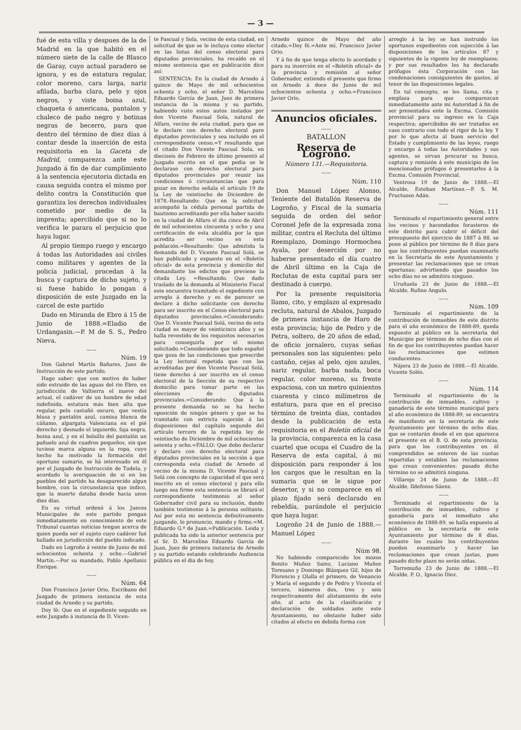— 3 —
fué de esta villa y despues de la de Madrid en la que habitó en el número siete de la calle de Blasco de Garay, cuyo actual paradero se ignora, y es de estatura regular, color moreno, cara larga, nariz afilada, barba clara, pelo y ojos negros, y viste boina azul, chaqueta ó americana, pantalon y chaleco de paño negro y botinas negras de becerro, para que dentro del término de diez días á contar desde la inserción de esta requisitoria en la Gaceta de Madrid, comparezca ante este Juzgado á fin de dar cumplimiento á la sentencia ejecutoria dictada en causa seguida contra el mismo por delito contra la Constitución que garantiza los derechos individuales cometido por medio de la imprenta; apercibido que si no lo verifica le parara el perjuicio que haya lugar.
Al propio tiempo ruego y encargo á todas las Autoridades así civiles como militares y agentes de la policía judicial, procedan á la busca y captura de dicho sujeto, y si fuese habido lo pongan á disposición de este Juzgado en la carcel de este partido
Dado en Miranda de Ebro á 15 de Junio de 1888.=Eladio de Urdangasin.—P. M de S. S., Pedro Nieva.
——
Núm. 19
Don Gabriel Martín Bañares, Juez de Instrucción de este partido,
Hago saber: que con motivo de haber sido extraido de las aguas del rio Ebro, en jurisdicción de Valtierra el nueve del actual, el cadáver de un hombre de edad indefinida, estatura más bien alta que regular, pelo castañó oscuro, que vestía blusa y pantalón azul, camisa blanca de cáñamo, alpargata Valenciana en el pié derecho y desnudo el izquierdo, faja negra, boina azul, y en el bolsillo del pantalón un pañuelo azul de cuadros pequeños, sin que tuviese marca alguna en la ropa, cuyo hecho ha motivado la formación del oportuno sumario, se há interesado en él por el Juzgado de Instrucción de Tudela, y acordado la averiguación de si en los pueblos del partido ha desaparecido algun hombre, con la circunstancia que indico, que la muerte databa desde hacia unos diez días.
En su virtud ordenó á los Jueces Municipales de este partido pongan inmediatamente en conocimiento de este Tribunal cuantas noticias tengan acerca de quien pueda ser el sujeto cuyo cadáver fué hallado en jurisdicción del pueblo indicado.
Dado en Logroño á veinte de Junio de mil ochocientos ochenta y ocho.—Gabriel Martín.—Por su mandado, Pablo Apellaniz Enrique.
——
Núm. 64
Don Francisco Javier Orio, Escribano del Juzgado de primera instancia de esta ciudad de Arnedo y su partido,
Doy fé: Que en el expediente seguido en este Juzgado á instancia de D. Vicen-
te Pascual y Sola, vecino de esta ciudad, en solicitud de que se le incluya como elector en las listas del censo electoral para diputados provinciales, ha recaído en el mismo sentencia que en publicación dice así:
SENTENCIA: En la ciudad de Arnedo á quince de Mayo de mil ochocientos ochenta y ocho, el señor D. Marcelino Eduardo García de Juan, Juez de primera instancia de la misma y su partido, habiendo visto estos autos instados por don Vicente Pascual Sola, natural de Alfaro, vecino de esta ciudad, para que se le declare con derecho electoral pare diputados provinciales y sea incluído en el correspondiente censo.=Y resultando que el citado Don Vicente Pascual Sola, en dieciseis de Febrero de último presentó al Juzgado escrito en el que pedia se le declarase con derecho electoral para diputados provinciales por reunir las condiciones ó circunstancias que para gozar en derecho señala el artículo 19 de la Ley de veintiocho de Diciembre de 1878.-Resultando: Que en la solicitud acompañó la cédula personal partida de bautismo acreditando por ella haber nacido en la ciudad de Alfaro el dia cinco de Abril de mil ochocientos cincuenta y ocho y una certificación de esta alcaldía por la que acredita ser vecino en esta población.=Resultando: Que admitida la demanda del D. Vicente Pascual Solá, se han publicado y expuesto en el «Boletín oficial» de esta provincia y domicilio del demandante los edictos que previene la citada Ley. =Resultando. Que dado traslado de la demanda al Ministerio Fiscal este encuentra tramitado el expediente con arreglo á derecho y es de parecer se declare á dicho solicitante con derecho para ser inscrito en el Censo electoral para diputados provinciales.=Considerando: Que D. Vicente Pascual Solá, vecino de esta ciudad es mayor de veinticinco años y se halla revestido de los requisitos necesarios para conseguirla por el mismo solicitado.=Considerando que todo español que goza de las condiciones que prescribe la Ley lectoral repetida que con las acreditadas por don Vicente Pascual Solá, tiene derecho á ser inscrito en el censo electoral de la Sección de su respectivo domicilio para tomar parte en las elecciones de diputados provinciales.=Considerando: Que á la presente demanda no se ha hecho oposición de ningún género y que se ha tramitado con extricta sujeción á las disposiciones del capítulo segundo del artículo tercero de la repetida ley de veintiocho de Diciembre de mil ochocientos setenta y ocho.=FALLO: Que debo declarar y declaro con derecho electoral para diputados provinciales en la sección á que corresponda esta ciudad de Arnedo al vecino de la misma D. Vicente Pascual y Solá con concepto de capacidad el que será inscrito en el censo electoral y para ello luego sea firme esta sentencia se librará el correspondiente testimonio al señor Gobernador civil para su inclusión, dando también testimonio á la persona solitante. Así por esta mi sentencia definitivamente juzgando, lo pronuncio, mando y firmo.=M. Eduardo G.ª de Juan.=Publicación. Leida y publicada ha sido la anterior sentencia por el Sr. D. Marcelino Eduardo García de Juan, Juez de primera instancia de Arnedo y su partido estando celebrando Audiencia pública en el dia de hoy.
Arnedo quince de Mayo del año citado.=Doy fé.=Ante mí, Francisco Javier Orio.
Y á fin de que tenga efecto lo acordado y para su inserción en el «Boletín oficial» de la provincia y remisión al señor Gobernador, extiendo el presente que firmo en Arnedo á doce de Junio de mil ochocientos ochenta y ocho.=Francisco Javier Orío.
Anuncios oficiales.
——
BATALLON
Reserva de Logroño.
Número 131.—Requisitoria.
——
Núm. 110
Don Manuel López Alonso, Teniente del Batallón Reserva de Logroño, y Fiscal de la sumaria seguida de orden del señor Coronel Jefe de la expresada zona militar, contra el Recluta del último Reemplazo, Domingo Hormochea Ayala, por deserción por no haberse presentado el día cuatro de Abril último en la Caja de Reclutas de esta capital para ser destinado á cuerpo.
Por la presente requisitoria llamo, cito, y emplazo al expresado recluta, natural de Abalos, Juzgado de primera instancia de Haro de esta provincia; hijo de Pedro y de Petra, soltero, de 20 años de edad, de oficio jornalero, cuyas señas personales son las siguientes: pelo castaño, cejas al pelo, ojos azules, nariz regular, barba nada, boca regular, color moreno, su frente expaciosa, con un metro quinientos cuarenta y cinco milímetros de estatura, para que en el preciso término de treinta días, contados desde la publicación de esta requisitoria en el Boletín oficial de la provincia, conparezca en la casa cuartel que ocupa el Cuadro de la Reserva de esta capital, á mi disposición para responder á los los cargos que le resultan en la sumaria que se le sigue por desertor, y si no comparece en el plazo fijado será declarado en rebeldía, parándole el perjuicio que haya lugar.
Logroño 24 de Junio de 1888.—Manuel López
——
Núm 98.
No habiendo comparecido los mozos Benito Muñoz Sainz, Luciano Muñoz Toresano y Domingo Blázquez Gil, hijos de Florencio y Olalla el primero, de Venancio y María el segundo y de Pedro y Vicenta el tercero, números dos, tres y seis respectivamente del alistamiento de este año, al acto de la clasificación y declaración de soldados ante este Ayuntamiento, no obstante haber sido citados al efecto en debida forma con
arreglo á la ley se han instruido los oportunos expedientes con sujección á las disposiciones de los artículos 87 y siguientes de la vigente ley de reemplazos; y por sus resultados les ha declarado prófugos ésta Corporación con las condenaciones consiguientes de gastos, al tenor de las disposiciones legales.
En tal concepto, se les llama, cita y emplaza para que comparezcan inmediatamente ante mi Autoridad á fin de ser presentados ente la Excma. Comisión provincial para su ingreso en la Caja respectiva; apercibidos de ser tratados en caso contrario con todo el rigor de la ley. Y por lo que afecta al buen servicio del Estado y cumplimiento de las leyes, ruego y encargo á todas las Autoridades y sus agentes, se sirvan procurar su busca, captura y remisión á este municipio de los mencionados prófugos ó presentarlos á la Excma. Comisión Provincial.
Ventrosa 19 de Junio de 1888.—El Alcalde, Esteban Martínez.—P. S. M. Fructuoso Adán.
——
Núm. 111
Terminado el repartimiento general entre los vecinos y hacendados forasteros de este distrito para cubrir el déficit del presupuesto del ejercicio de 1887 á 88, se pone al público por término de 8 días para que los contribuyentes puedan examinarlo en la Secretaría de este Ayuntamiento y presentar las reclamaciones que se crean oportunas; advirtiendo que pasados los ocho días no se admitira ninguno.
Uruñuela 23 de Junio de 1888.—El Alcalde, Rufino Angulo.
——
Núm. 109
Terminado el repartimiento de la contribución de inmuebles de este distrito para el año económico de 1888-89, queda expuesto al público en la secretaría del Municipio por término de ocho días con el fin de que los contribuyentes puedan hacer las reclamaciones que estimen conducentes.
Nájera 23 de Junio de 1888.—El Alcalde, Vicente Solés.
——
Núm. 114
Terminado el repartimiento de la contribución de inmuebles, cultivo y ganadería de este término municipal para el año económico de 1888-89, se encuentra de manifiesto en la secretaría de este Ayuntamiento por término de ocho días, que se contarán desde el en que aparezca el presente en el B. O. de esta provincia, para que los contribuyentes en él comprendidos se enteren de las cuotas repartidas y entablen las reclamaciones que crean convenientes: pasado dicho término no se admitirá ninguna.
Villarejo 24 de Junio de 1888.—El Alcalde, Ildefonso Sáenz.
——
Terminado el repartimiento de la contribución de inmuebles, cultivo y ganadería para el inmediato año económico de 1888-89, se halla expuesto al público en la secretaría de este Ayuntamiento por término de 8 días, durante los cuales los contribuyentes pueden examinarlo y hacer las reclamaciones que crean justas, pues pasado dicho plazo no serán oidas.
Torremuña 23 de Junio de 1888.—El Alcalde, P. O., Ignacio Díez.